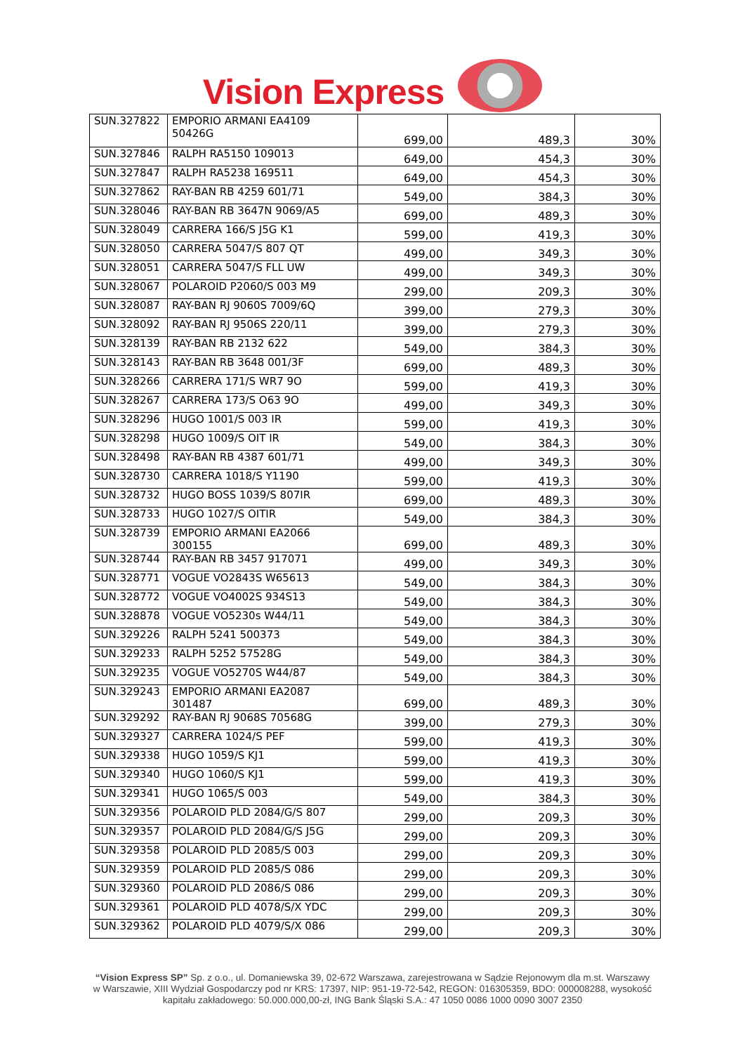Vision Express
| SUN.327822 | EMPORIO ARMANI EA4109 50426G | 699,00 | 489,3 | 30% |
| SUN.327846 | RALPH RA5150 109013 | 649,00 | 454,3 | 30% |
| SUN.327847 | RALPH RA5238 169511 | 649,00 | 454,3 | 30% |
| SUN.327862 | RAY-BAN RB 4259 601/71 | 549,00 | 384,3 | 30% |
| SUN.328046 | RAY-BAN RB 3647N 9069/A5 | 699,00 | 489,3 | 30% |
| SUN.328049 | CARRERA 166/S J5G K1 | 599,00 | 419,3 | 30% |
| SUN.328050 | CARRERA 5047/S 807 QT | 499,00 | 349,3 | 30% |
| SUN.328051 | CARRERA 5047/S FLL UW | 499,00 | 349,3 | 30% |
| SUN.328067 | POLAROID P2060/S 003 M9 | 299,00 | 209,3 | 30% |
| SUN.328087 | RAY-BAN RJ 9060S 7009/6Q | 399,00 | 279,3 | 30% |
| SUN.328092 | RAY-BAN RJ 9506S 220/11 | 399,00 | 279,3 | 30% |
| SUN.328139 | RAY-BAN RB 2132 622 | 549,00 | 384,3 | 30% |
| SUN.328143 | RAY-BAN RB 3648 001/3F | 699,00 | 489,3 | 30% |
| SUN.328266 | CARRERA 171/S WR7 9O | 599,00 | 419,3 | 30% |
| SUN.328267 | CARRERA 173/S O63 9O | 499,00 | 349,3 | 30% |
| SUN.328296 | HUGO 1001/S 003 IR | 599,00 | 419,3 | 30% |
| SUN.328298 | HUGO 1009/S OIT IR | 549,00 | 384,3 | 30% |
| SUN.328498 | RAY-BAN RB 4387 601/71 | 499,00 | 349,3 | 30% |
| SUN.328730 | CARRERA 1018/S Y1190 | 599,00 | 419,3 | 30% |
| SUN.328732 | HUGO BOSS 1039/S 807IR | 699,00 | 489,3 | 30% |
| SUN.328733 | HUGO 1027/S OITIR | 549,00 | 384,3 | 30% |
| SUN.328739 | EMPORIO ARMANI EA2066 300155 | 699,00 | 489,3 | 30% |
| SUN.328744 | RAY-BAN RB 3457 917071 | 499,00 | 349,3 | 30% |
| SUN.328771 | VOGUE VO2843S W65613 | 549,00 | 384,3 | 30% |
| SUN.328772 | VOGUE VO4002S 934S13 | 549,00 | 384,3 | 30% |
| SUN.328878 | VOGUE VO5230s W44/11 | 549,00 | 384,3 | 30% |
| SUN.329226 | RALPH 5241 500373 | 549,00 | 384,3 | 30% |
| SUN.329233 | RALPH 5252 57528G | 549,00 | 384,3 | 30% |
| SUN.329235 | VOGUE VO5270S W44/87 | 549,00 | 384,3 | 30% |
| SUN.329243 | EMPORIO ARMANI EA2087 301487 | 699,00 | 489,3 | 30% |
| SUN.329292 | RAY-BAN RJ 9068S 70568G | 399,00 | 279,3 | 30% |
| SUN.329327 | CARRERA 1024/S PEF | 599,00 | 419,3 | 30% |
| SUN.329338 | HUGO 1059/S KJ1 | 599,00 | 419,3 | 30% |
| SUN.329340 | HUGO 1060/S KJ1 | 599,00 | 419,3 | 30% |
| SUN.329341 | HUGO 1065/S 003 | 549,00 | 384,3 | 30% |
| SUN.329356 | POLAROID PLD 2084/G/S 807 | 299,00 | 209,3 | 30% |
| SUN.329357 | POLAROID PLD 2084/G/S J5G | 299,00 | 209,3 | 30% |
| SUN.329358 | POLAROID PLD 2085/S 003 | 299,00 | 209,3 | 30% |
| SUN.329359 | POLAROID PLD 2085/S 086 | 299,00 | 209,3 | 30% |
| SUN.329360 | POLAROID PLD 2086/S 086 | 299,00 | 209,3 | 30% |
| SUN.329361 | POLAROID PLD 4078/S/X YDC | 299,00 | 209,3 | 30% |
| SUN.329362 | POLAROID PLD 4079/S/X 086 | 299,00 | 209,3 | 30% |
“Vision Express SP” Sp. z o.o., ul. Domaniewska 39, 02-672 Warszawa, zarejestrowana w Sądzie Rejonowym dla m.st. Warszawy w Warszawie, XIII Wydział Gospodarczy pod nr KRS: 17397, NIP: 951-19-72-542, REGON: 016305359, BDO: 000008288, wysokość kapitału zakładowego: 50.000.000,00-zł, ING Bank Śląski S.A.: 47 1050 0086 1000 0090 3007 2350